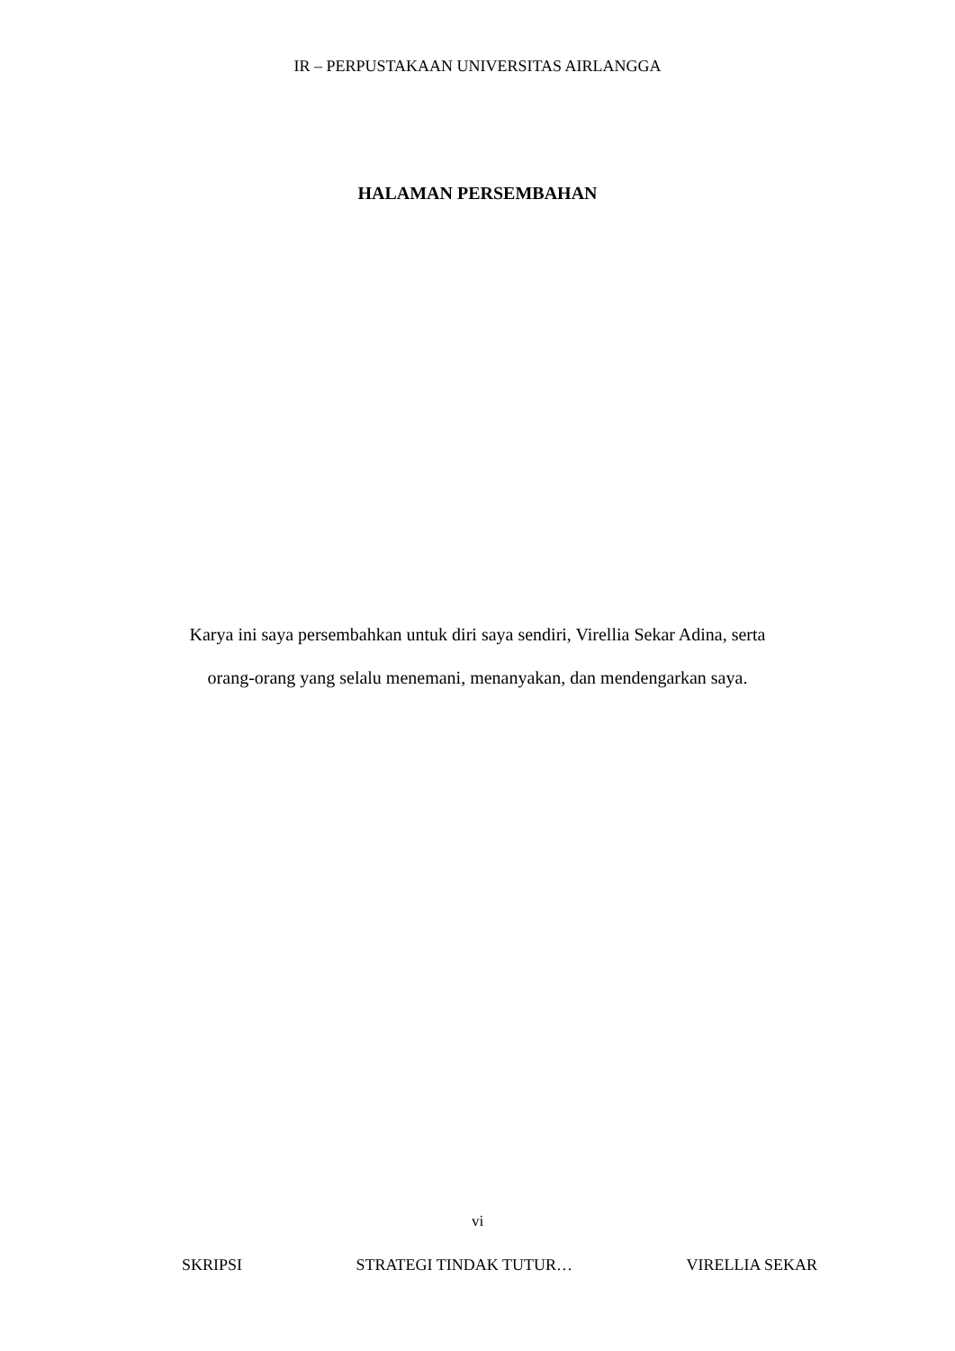IR – PERPUSTAKAAN UNIVERSITAS AIRLANGGA
HALAMAN PERSEMBAHAN
Karya ini saya persembahkan untuk diri saya sendiri, Virellia Sekar Adina, serta orang-orang yang selalu menemani, menanyakan, dan mendengarkan saya.
vi
SKRIPSI STRATEGI TINDAK TUTUR… VIRELLIA SEKAR